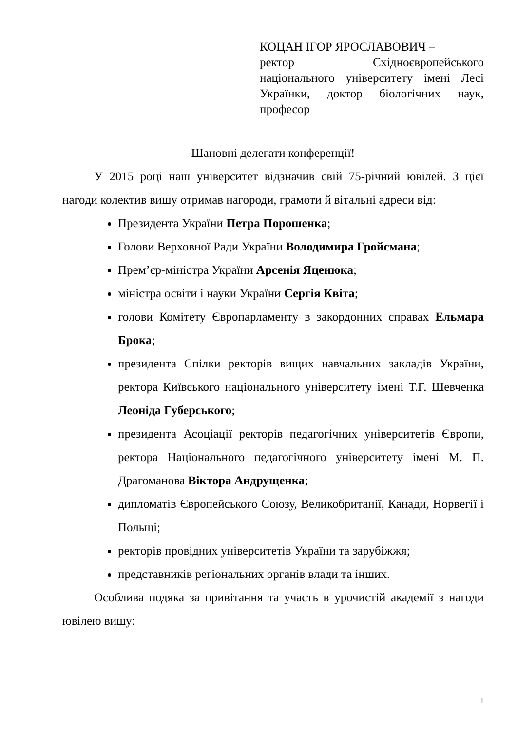КОЦАН ІГОР ЯРОСЛАВОВИЧ –
ректор Східноєвропейського національного університету імені Лесі Українки, доктор біологічних наук, професор
Шановні делегати конференції!
У 2015 році наш університет відзначив свій 75-річний ювілей. З цієї нагоди колектив вишу отримав нагороди, грамоти й вітальні адреси від:
Президента України Петра Порошенка;
Голови Верховної Ради України Володимира Гройсмана;
Прем’єр-міністра України Арсенія Яценюка;
міністра освіти і науки України Сергія Квіта;
голови Комітету Європарламенту в закордонних справах Ельмара Брока;
президента Спілки ректорів вищих навчальних закладів України, ректора Київського національного університету імені Т.Г. Шевченка Леоніда Губерського;
президента Асоціації ректорів педагогічних університетів Європи, ректора Національного педагогічного університету імені М. П. Драгоманова Віктора Андрущенка;
дипломатів Європейського Союзу, Великобританії, Канади, Норвегії і Польщі;
ректорів провідних університетів України та зарубіжжя;
представників регіональних органів влади та інших.
Особлива подяка за привітання та участь в урочистій академії з нагоди ювілею вишу:
1